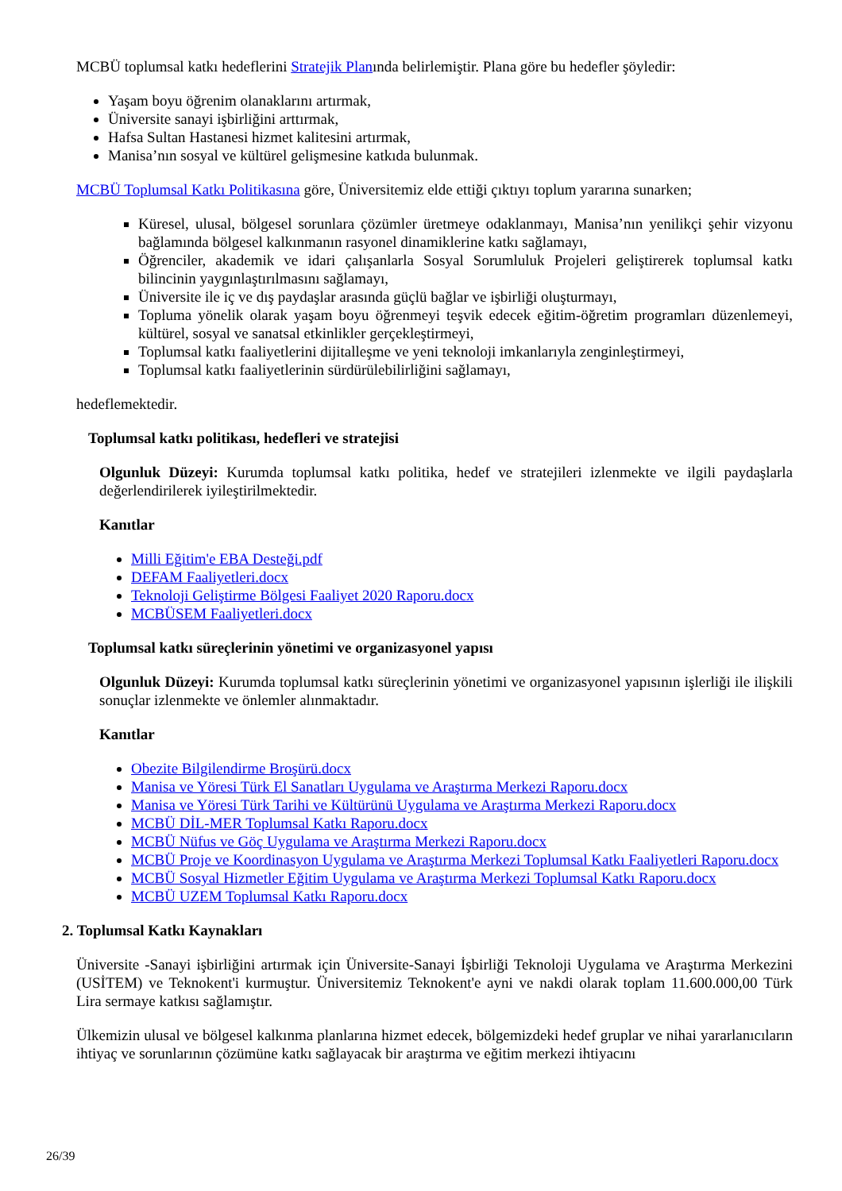MCBÜ toplumsal katkı hedeflerini Stratejik Planında belirlemiştir. Plana göre bu hedefler şöyledir:
Yaşam boyu öğrenim olanaklarını artırmak,
Üniversite sanayi işbirliğini arttırmak,
Hafsa Sultan Hastanesi hizmet kalitesini artırmak,
Manisa’nın sosyal ve kültürel gelişmesine katkıda bulunmak.
MCBÜ Toplumsal Katkı Politikasına göre, Üniversitemiz elde ettiği çıktıyı toplum yararına sunarken;
Küresel, ulusal, bölgesel sorunlara çözümler üretmeye odaklanmayı, Manisa’nın yenilikçi şehir vizyonu bağlamında bölgesel kalkınmanın rasyonel dinamiklerine katkı sağlamayı,
Öğrenciler, akademik ve idari çalışanlarla Sosyal Sorumluluk Projeleri geliştirerek toplumsal katkı bilincinin yaygınlaştırılmasını sağlamayı,
Üniversite ile iç ve dış paydaşlar arasında güçlü bağlar ve işbirliği oluşturmayı,
Topluma yönelik olarak yaşam boyu öğrenmeyi teşvik edecek eğitim-öğretim programları düzenlemeyi, kültürel, sosyal ve sanatsal etkinlikler gerçekleştirmeyi,
Toplumsal katkı faaliyetlerini dijitalleşme ve yeni teknoloji imkanlarıyla zenginleştirmeyi,
Toplumsal katkı faaliyetlerinin sürdürülebilirliğini sağlamayı,
hedeflemektedir.
Toplumsal katkı politikası, hedefleri ve stratejisi
Olgunluk Düzeyi: Kurumda toplumsal katkı politika, hedef ve stratejileri izlenmekte ve ilgili paydaşlarla değerlendirilerek iyileştirilmektedir.
Kanıtlar
Milli Eğitim'e EBA Desteği.pdf
DEFAM Faaliyetleri.docx
Teknoloji Geliştirme Bölgesi Faaliyet 2020 Raporu.docx
MCBÜSEM Faaliyetleri.docx
Toplumsal katkı süreçlerinin yönetimi ve organizasyonel yapısı
Olgunluk Düzeyi: Kurumda toplumsal katkı süreçlerinin yönetimi ve organizasyonel yapısının işlerliği ile ilişkili sonuçlar izlenmekte ve önlemler alınmaktadır.
Kanıtlar
Obezite Bilgilendirme Broşürü.docx
Manisa ve Yöresi Türk El Sanatları Uygulama ve Araştırma Merkezi Raporu.docx
Manisa ve Yöresi Türk Tarihi ve Kültürünü Uygulama ve Araştırma Merkezi Raporu.docx
MCBÜ DİL-MER Toplumsal Katkı Raporu.docx
MCBÜ Nüfus ve Göç Uygulama ve Araştırma Merkezi Raporu.docx
MCBÜ Proje ve Koordinasyon Uygulama ve Araştırma Merkezi Toplumsal Katkı Faaliyetleri Raporu.docx
MCBÜ Sosyal Hizmetler Eğitim Uygulama ve Araştırma Merkezi Toplumsal Katkı Raporu.docx
MCBÜ UZEM Toplumsal Katkı Raporu.docx
2. Toplumsal Katkı Kaynakları
Üniversite -Sanayi işbirliğini artırmak için Üniversite-Sanayi İşbirliği Teknoloji Uygulama ve Araştırma Merkezini (USİTEM) ve Teknokent'i kurmuştur. Üniversitemiz Teknokent'e ayni ve nakdi olarak toplam 11.600.000,00 Türk Lira sermaye katkısı sağlamıştır.
Ülkemizin ulusal ve bölgesel kalkınma planlarına hizmet edecek, bölgemizdeki hedef gruplar ve nihai yararlanıcıların ihtiyaç ve sorunlarının çözümüne katkı sağlayacak bir araştırma ve eğitim merkezi ihtiyacını
26/39